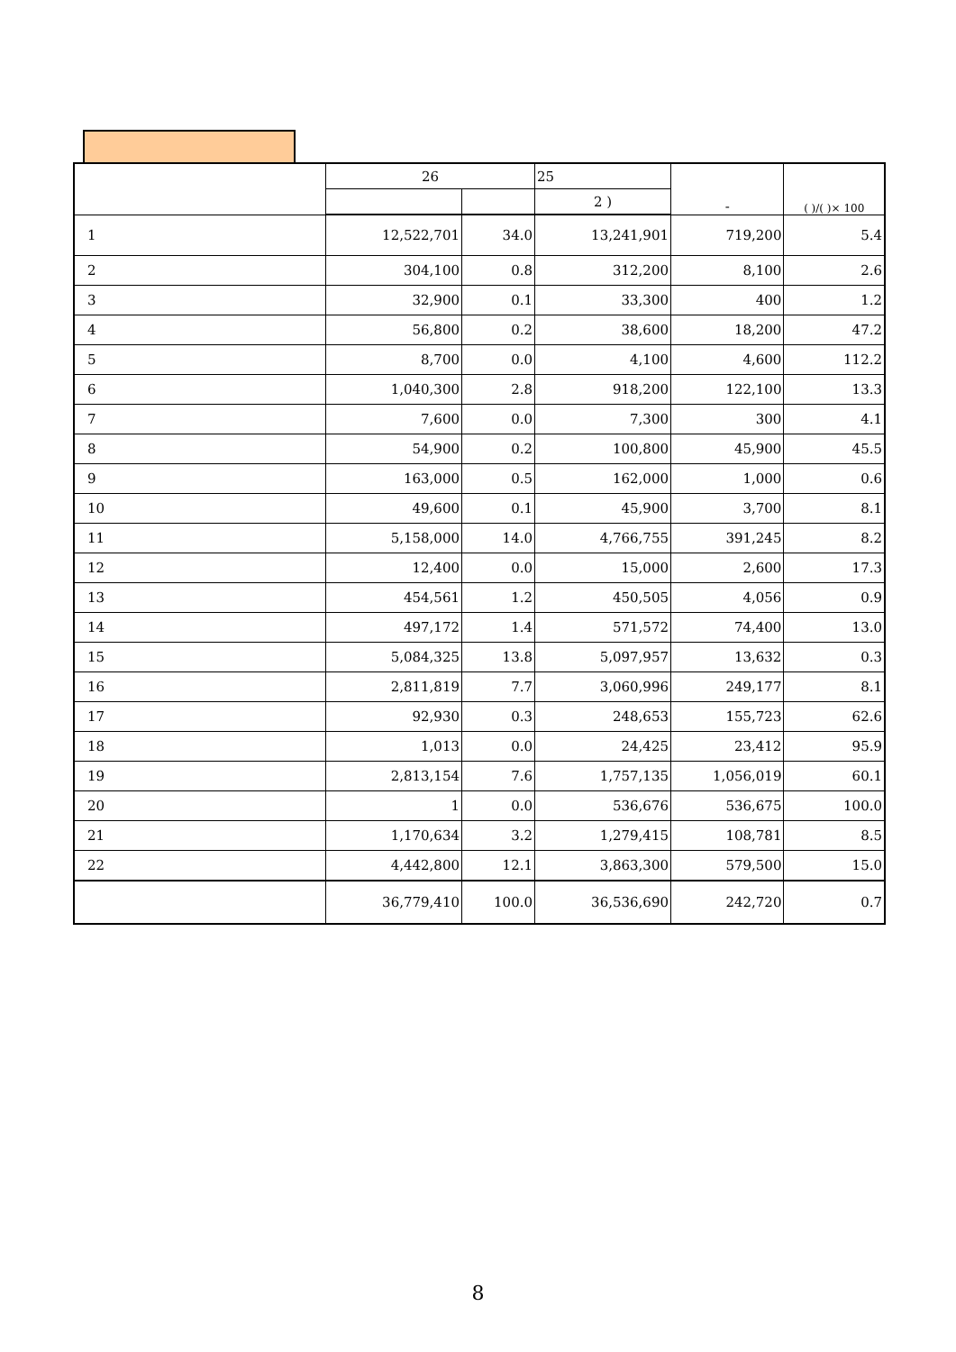| | 26 | | 25 | - | ( )/( )× 100 |
| --- | --- | --- | --- | --- | --- |
| | | | 2 ) | | |
| 1 | 12,522,701 | 34.0 | 13,241,901 | 719,200 | 5.4 |
| 2 | 304,100 | 0.8 | 312,200 | 8,100 | 2.6 |
| 3 | 32,900 | 0.1 | 33,300 | 400 | 1.2 |
| 4 | 56,800 | 0.2 | 38,600 | 18,200 | 47.2 |
| 5 | 8,700 | 0.0 | 4,100 | 4,600 | 112.2 |
| 6 | 1,040,300 | 2.8 | 918,200 | 122,100 | 13.3 |
| 7 | 7,600 | 0.0 | 7,300 | 300 | 4.1 |
| 8 | 54,900 | 0.2 | 100,800 | 45,900 | 45.5 |
| 9 | 163,000 | 0.5 | 162,000 | 1,000 | 0.6 |
| 10 | 49,600 | 0.1 | 45,900 | 3,700 | 8.1 |
| 11 | 5,158,000 | 14.0 | 4,766,755 | 391,245 | 8.2 |
| 12 | 12,400 | 0.0 | 15,000 | 2,600 | 17.3 |
| 13 | 454,561 | 1.2 | 450,505 | 4,056 | 0.9 |
| 14 | 497,172 | 1.4 | 571,572 | 74,400 | 13.0 |
| 15 | 5,084,325 | 13.8 | 5,097,957 | 13,632 | 0.3 |
| 16 | 2,811,819 | 7.7 | 3,060,996 | 249,177 | 8.1 |
| 17 | 92,930 | 0.3 | 248,653 | 155,723 | 62.6 |
| 18 | 1,013 | 0.0 | 24,425 | 23,412 | 95.9 |
| 19 | 2,813,154 | 7.6 | 1,757,135 | 1,056,019 | 60.1 |
| 20 | 1 | 0.0 | 536,676 | 536,675 | 100.0 |
| 21 | 1,170,634 | 3.2 | 1,279,415 | 108,781 | 8.5 |
| 22 | 4,442,800 | 12.1 | 3,863,300 | 579,500 | 15.0 |
| | 36,779,410 | 100.0 | 36,536,690 | 242,720 | 0.7 |
8